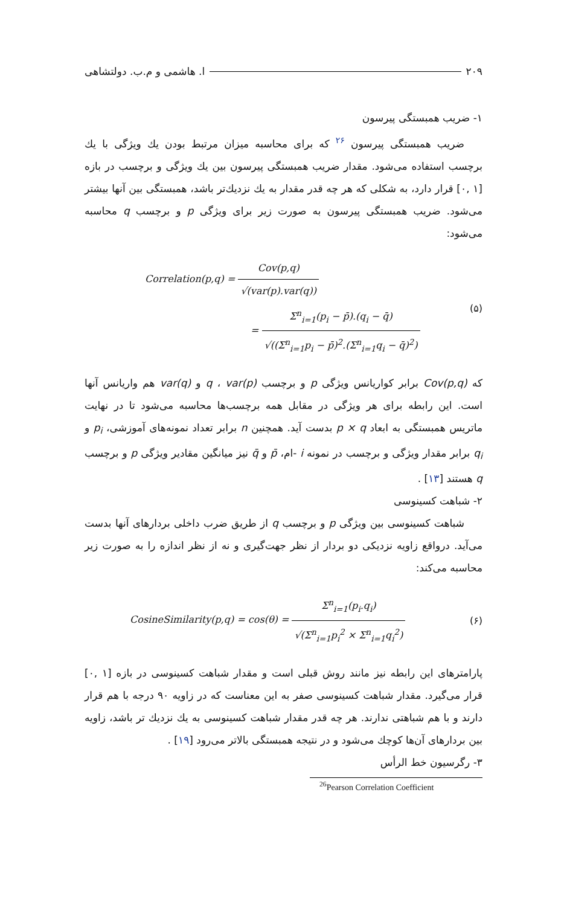۲۰۹ ا. هاشمی و م.ب. دولتشاهی
۱- ضریب همبستگی پیرسون
ضریب همبستگی پیرسون <sup>۲۶</sup> که برای محاسبه میزان مرتبط بودن یك ویژگی با یك برچسب استفاده می‌شود. مقدار ضریب همبستگی پیرسون بین یك ویژگی و برچسب در بازه [۱ ,۰] قرار دارد، به شکلی که هر چه قدر مقدار به یك نزدیك‌تر باشد، همبستگی بین آنها بیشتر می‌شود. ضریب همبستگی پیرسون به صورت زیر برای ویژگی p و برچسب q محاسبه می‌شود:
Correlation(p,q) = Cov(p,q) √(var(p).var(q))
= Σ<sup>n</sup><sub>i=1</sub>(p<sub>i</sub> − p̄).(q<sub>i</sub> − q̄) √((Σ<sup>n</sup><sub>i=1</sub>p<sub>i</sub> − p̄)<sup>2</sup>.(Σ<sup>n</sup><sub>i=1</sub>q<sub>i</sub> − q̄)<sup>2</sup>)
(۵)
که Cov(p,q) برابر کواریانس ویژگی p و برچسب q ، var(p) و var(q) هم واریانس آنها است. این رابطه برای هر ویژگی در مقابل همه برچسب‌ها محاسبه می‌شود تا در نهایت ماتریس همبستگی به ابعاد p × q بدست آید. همچنین n برابر تعداد نمونه‌های آموزشی، p<sub>i</sub> و q<sub>i</sub> برابر مقدار ویژگی و برچسب در نمونه i -ام، p̄ و q̄ نیز میانگین مقادیر ویژگی p و برچسب q هستند [۱۳] .
۲- شباهت کسینوسی
شباهت کسینوسی بین ویژگی p و برچسب q از طریق ضرب داخلی بردارهای آنها بدست می‌آید. درواقع زاویه نزدیکی دو بردار از نظر جهت‌گیری و نه از نظر اندازه را به صورت زیر محاسبه می‌کند:
CosineSimilarity(p,q) = cos(θ) = Σ<sup>n</sup><sub>i=1</sub>(p<sub>i</sub>.q<sub>i</sub>) √(Σ<sup>n</sup><sub>i=1</sub>p<sub>i</sub><sup>2</sup> × Σ<sup>n</sup><sub>i=1</sub>q<sub>i</sub><sup>2</sup>)
(۶)
پارامترهای این رابطه نیز مانند روش قبلی است و مقدار شباهت کسینوسی در بازه [۱ ,۰] قرار می‌گیرد. مقدار شباهت کسینوسی صفر به این معناست که در زاویه ۹۰ درجه با هم قرار دارند و با هم شباهتی ندارند. هر چه قدر مقدار شباهت کسینوسی به یك نزدیك تر باشد، زاویه بین بردارهای آن‌ها کوچك می‌شود و در نتیجه همبستگی بالاتر می‌رود [۱۹] .
۳- رگرسیون خط الرأس
<sup>26</sup> Pearson Correlation Coefficient